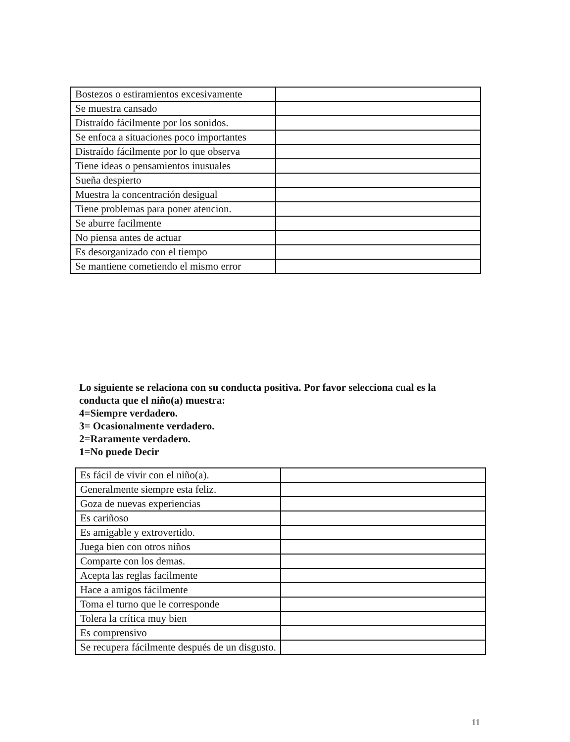| Bostezos o estiramientos excesivamente | |
| Se muestra cansado | |
| Distraído fácilmente por los sonidos. | |
| Se enfoca a situaciones poco importantes | |
| Distraído fácilmente por lo que observa | |
| Tiene ideas o pensamientos inusuales | |
| Sueña despierto | |
| Muestra la concentración desigual | |
| Tiene problemas para poner atencion. | |
| Se aburre facilmente | |
| No piensa antes de actuar | |
| Es desorganizado con el tiempo | |
| Se mantiene cometiendo el mismo error | |
Lo siguiente se relaciona con su conducta positiva. Por favor selecciona cual es la
conducta que el niño(a) muestra:
4=Siempre verdadero.
3= Ocasionalmente verdadero.
2=Raramente verdadero.
1=No puede Decir
| Es fácil de vivir con el niño(a). | |
| Generalmente siempre esta feliz. | |
| Goza de nuevas experiencias | |
| Es cariñoso | |
| Es amigable y extrovertido. | |
| Juega bien con otros niños | |
| Comparte con los demas. | |
| Acepta las reglas facilmente | |
| Hace a amigos fácilmente | |
| Toma el turno que le corresponde | |
| Tolera la crítica muy bien | |
| Es comprensivo | |
| Se recupera fácilmente después de un disgusto. | |
11